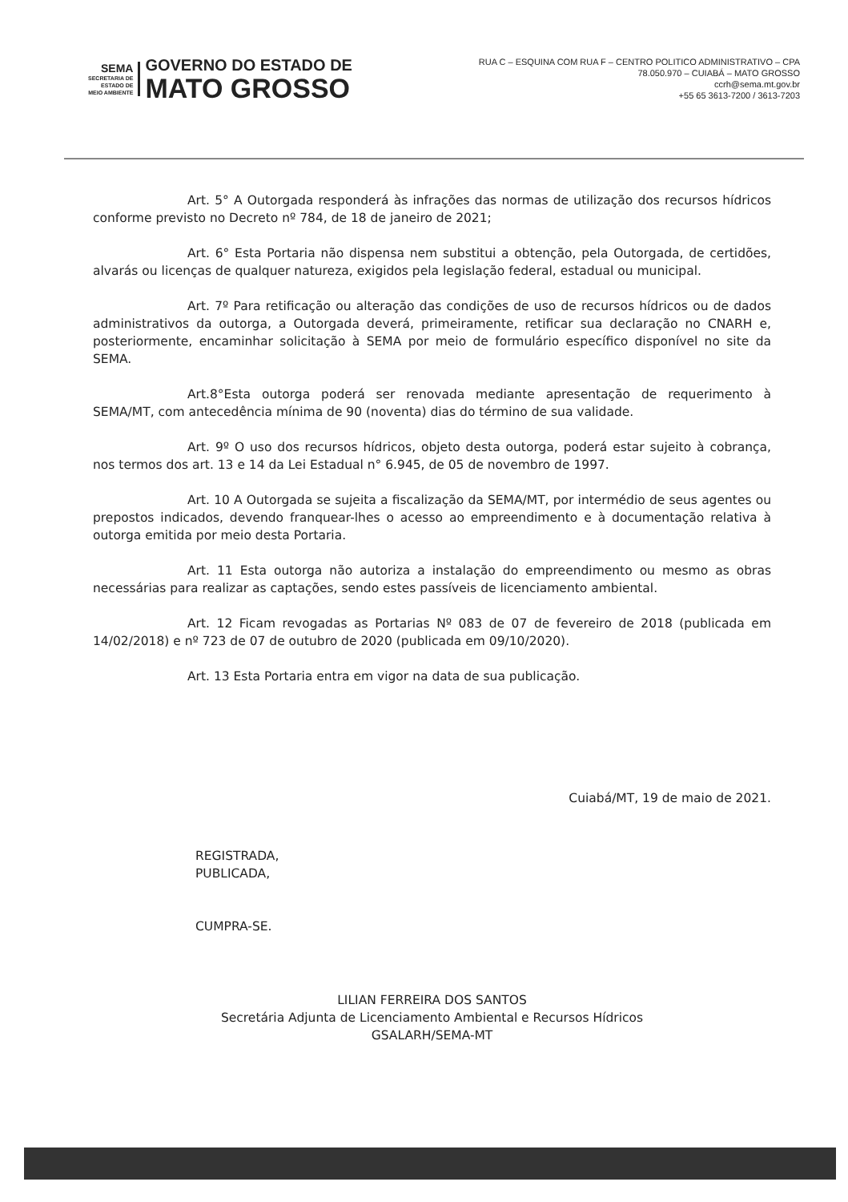SEMA
SECRETARIA DE
ESTADO DE
MEIO AMBIENTE
GOVERNO DO ESTADO DE
MATO GROSSO
RUA C – ESQUINA COM RUA F – CENTRO POLITICO ADMINISTRATIVO – CPA
78.050.970 – CUIABÁ – MATO GROSSO
ccrh@sema.mt.gov.br
+55 65 3613-7200 / 3613-7203
Art. 5° A Outorgada responderá às infrações das normas de utilização dos recursos hídricos conforme previsto no Decreto nº 784, de 18 de janeiro de 2021;
Art. 6° Esta Portaria não dispensa nem substitui a obtenção, pela Outorgada, de certidões, alvarás ou licenças de qualquer natureza, exigidos pela legislação federal, estadual ou municipal.
Art. 7º Para retificação ou alteração das condições de uso de recursos hídricos ou de dados administrativos da outorga, a Outorgada deverá, primeiramente, retificar sua declaração no CNARH e, posteriormente, encaminhar solicitação à SEMA por meio de formulário específico disponível no site da SEMA.
Art.8°Esta outorga poderá ser renovada mediante apresentação de requerimento à SEMA/MT, com antecedência mínima de 90 (noventa) dias do término de sua validade.
Art. 9º O uso dos recursos hídricos, objeto desta outorga, poderá estar sujeito à cobrança, nos termos dos art. 13 e 14 da Lei Estadual n° 6.945, de 05 de novembro de 1997.
Art. 10 A Outorgada se sujeita a fiscalização da SEMA/MT, por intermédio de seus agentes ou prepostos indicados, devendo franquear-lhes o acesso ao empreendimento e à documentação relativa à outorga emitida por meio desta Portaria.
Art. 11 Esta outorga não autoriza a instalação do empreendimento ou mesmo as obras necessárias para realizar as captações, sendo estes passíveis de licenciamento ambiental.
Art. 12 Ficam revogadas as Portarias Nº 083 de 07 de fevereiro de 2018 (publicada em 14/02/2018) e nº 723 de 07 de outubro de 2020 (publicada em 09/10/2020).
Art. 13 Esta Portaria entra em vigor na data de sua publicação.
Cuiabá/MT, 19 de maio de 2021.
REGISTRADA,
PUBLICADA,
CUMPRA-SE.
LILIAN FERREIRA DOS SANTOS
Secretária Adjunta de Licenciamento Ambiental e Recursos Hídricos
GSALARH/SEMA-MT